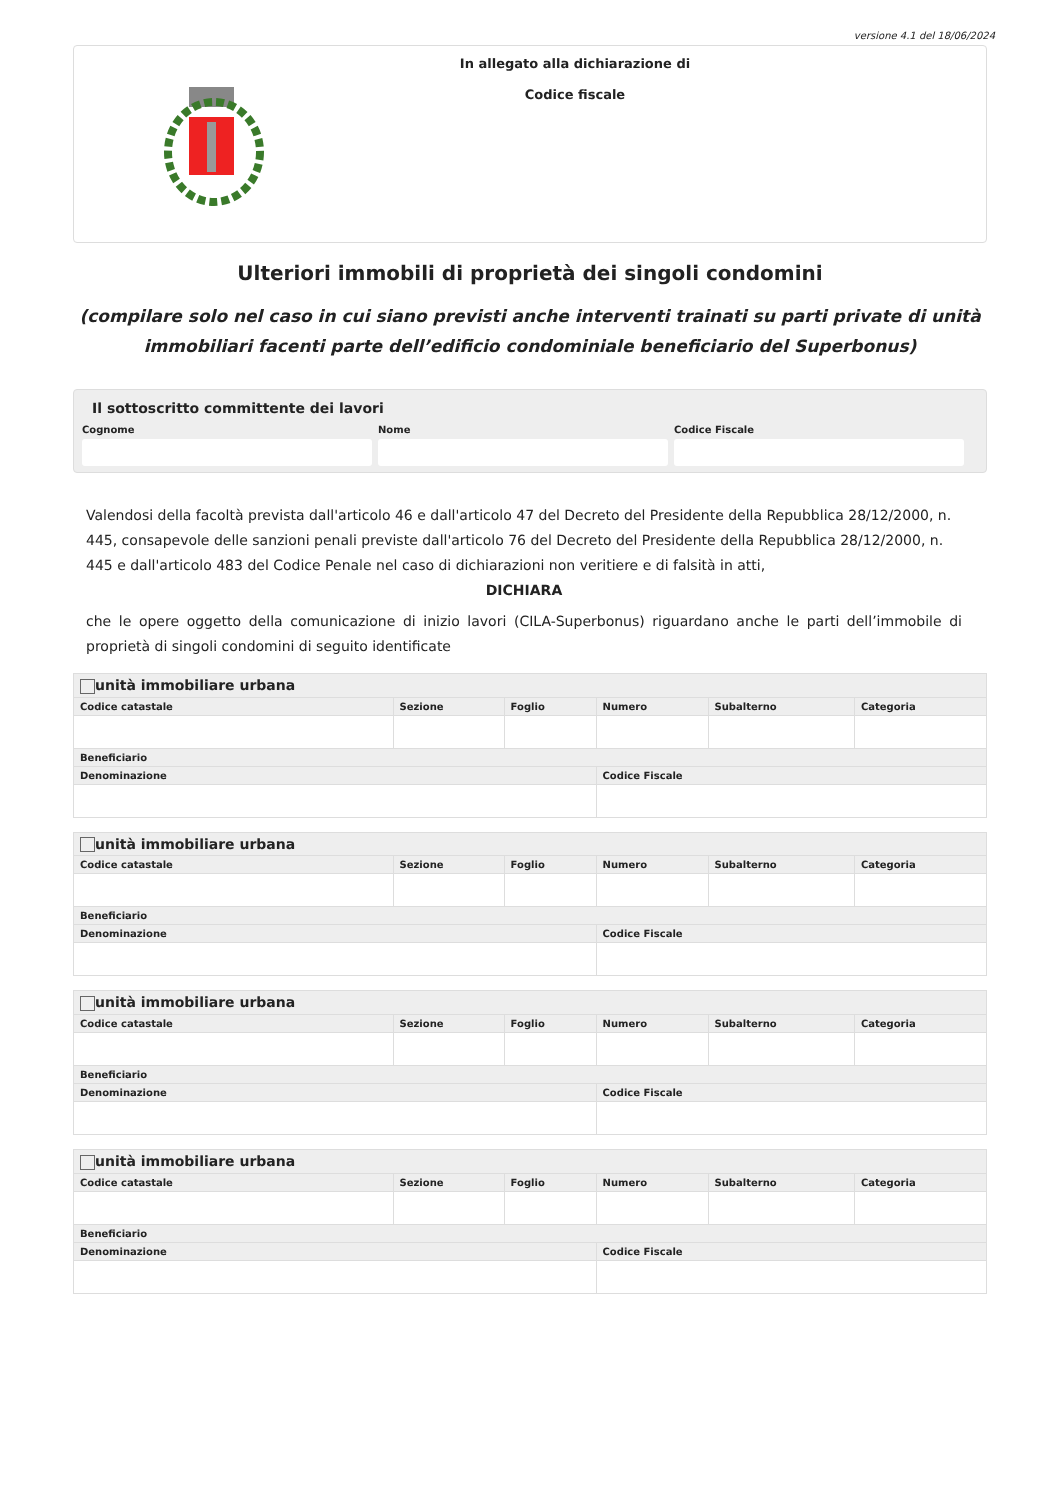versione 4.1 del 18/06/2024
In allegato alla dichiarazione di
Codice fiscale
Ulteriori immobili di proprietà dei singoli condomini
(compilare solo nel caso in cui siano previsti anche interventi trainati su parti private di unità immobiliari facenti parte dell’edificio condominiale beneficiario del Superbonus)
Il sottoscritto committente dei lavori
Cognome Nome Codice Fiscale
Valendosi della facoltà prevista dall'articolo 46 e dall'articolo 47 del Decreto del Presidente della Repubblica 28/12/2000, n. 445, consapevole delle sanzioni penali previste dall'articolo 76 del Decreto del Presidente della Repubblica 28/12/2000, n. 445 e dall'articolo 483 del Codice Penale nel caso di dichiarazioni non veritiere e di falsità in atti,
DICHIARA
che le opere oggetto della comunicazione di inizio lavori (CILA-Superbonus) riguardano anche le parti dell’immobile di proprietà di singoli condomini di seguito identificate
| unità immobiliare urbana | | | | | |
| --- | --- | --- | --- | --- | --- |
| Codice catastale | Sezione | Foglio | Numero | Subalterno | Categoria |
| Beneficiario | | | | | |
| Denominazione | | | Codice Fiscale | | |
| unità immobiliare urbana | | | | | |
| --- | --- | --- | --- | --- | --- |
| Codice catastale | Sezione | Foglio | Numero | Subalterno | Categoria |
| Beneficiario | | | | | |
| Denominazione | | | Codice Fiscale | | |
| unità immobiliare urbana | | | | | |
| --- | --- | --- | --- | --- | --- |
| Codice catastale | Sezione | Foglio | Numero | Subalterno | Categoria |
| Beneficiario | | | | | |
| Denominazione | | | Codice Fiscale | | |
| unità immobiliare urbana | | | | | |
| --- | --- | --- | --- | --- | --- |
| Codice catastale | Sezione | Foglio | Numero | Subalterno | Categoria |
| Beneficiario | | | | | |
| Denominazione | | | Codice Fiscale | | |